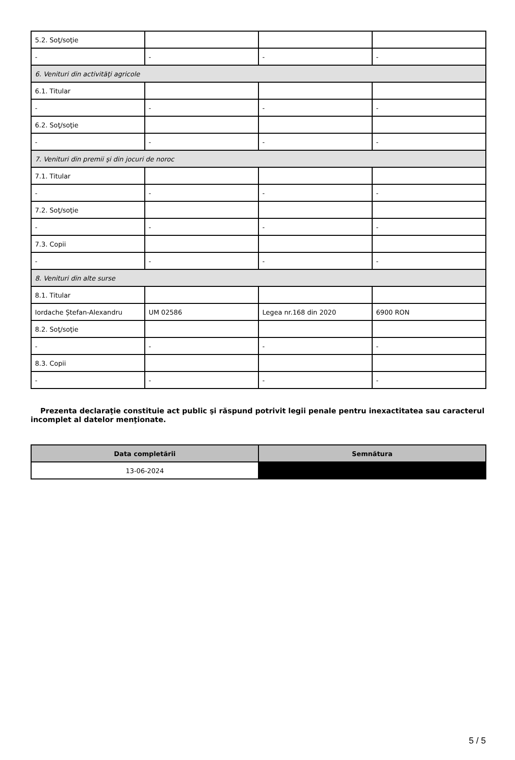| 5.2. Soţ/soţie | | | |
| - | - | - | - |
| 6. Venituri din activităţi agricole | | | |
| 6.1. Titular | | | |
| - | - | - | - |
| 6.2. Soţ/soţie | | | |
| - | - | - | - |
| 7. Venituri din premii şi din jocuri de noroc | | | |
| 7.1. Titular | | | |
| - | - | - | - |
| 7.2. Soţ/soţie | | | |
| - | - | - | - |
| 7.3. Copii | | | |
| - | - | - | - |
| 8. Venituri din alte surse | | | |
| 8.1. Titular | | | |
| Iordache Ștefan-Alexandru | UM 02586 | Legea nr.168 din 2020 | 6900 RON |
| 8.2. Soţ/soţie | | | |
| - | - | - | - |
| 8.3. Copii | | | |
| - | - | - | - |
Prezenta declaraţie constituie act public şi răspund potrivit legii penale pentru inexactitatea sau caracterul incomplet al datelor menţionate.
| Data completării | Semnătura |
| --- | --- |
| 13-06-2024 | |
5 / 5